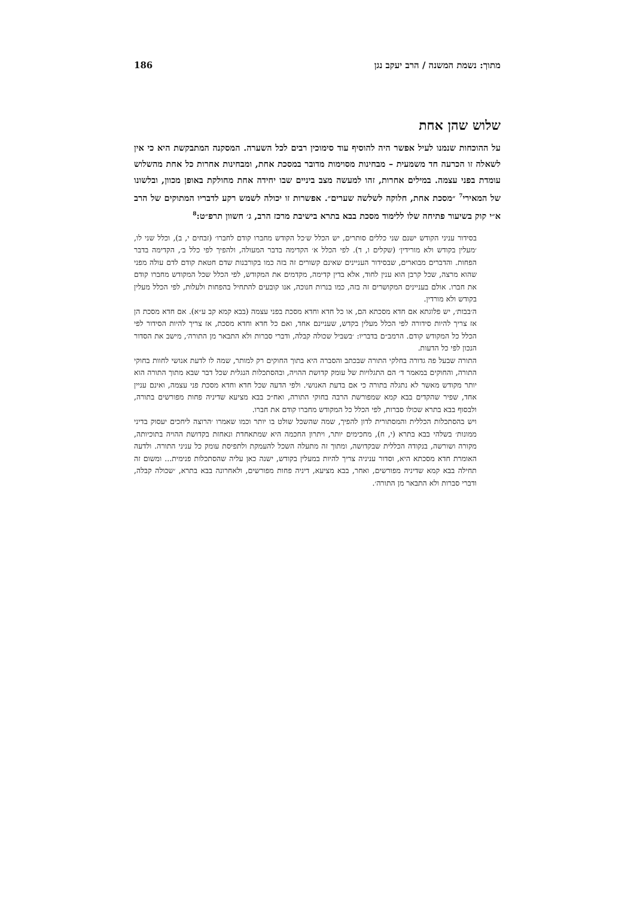מתוך: נשמת המשנה / הרב יעקב נגן 186
שלוש שהן אחת
על ההוכחות שנמנו לעיל אפשר היה להוסיף עוד סימוכין רבים לכל השערה. המסקנה המתבקשת היא כי אין לשאלה זו הכרעה חד משמעית – מבחינות מסוימות מדובר במסכת אחת, ומבחינות אחרות כל אחת מהשלוש עומדת בפני עצמה. במילים אחרות, זהו למעשה מצב ביניים שבו יחידה אחת מחולקת באופן מכוון, ובלשונו של המאירי<sup>7</sup> ״מסכת אחת, חלוקה לשלשה שערים״. אפשרות זו יכולה לשמש רקע לדבריו המתוקים של הרב א״י קוק בשיעור פתיחה שלו ללימוד מסכת בבא בתרא בישיבת מרכז הרב, ג׳ חשוון תרפ״ט:<sup>8</sup>
בסידור עניני הקודש ישנם שני כללים סותרים, יש הכלל ש׳כל הקודש מחברו קודם לחברו׳ (זבחים י, ב), וכלל שני לו, ׳מעלין בקודש ולא מורידין׳ (שקלים ו, ד). לפי הכלל א׳ הקדימה בדבר המעולה, ולהפיך לפי כלל ב׳, הקדימה בדבר הפחות. והדברים מבוארים, שבסידור העניינים שאינם קשורים זה בזה כמו בקורבנות שדם חטאת קודם לדם עולה מפני שהוא מרצה, שכל קרבן הוא ענין לחוד, אלא בדין קדימה, מקדמים את המקודש, לפי הכלל שכל המקודש מחברו קודם את חברו. אולם בעניינים המקושרים זה בזה, כמו בנרות חנוכה, אנו קובעים להתחיל בהפחות ולעלות, לפי הכלל מעלין בקודש ולא מורדין.
ה׳בבות׳, יש פלוגתא אם חדא מסכתא הם, או כל חדא וחדא מסכת בפני עצמה (בבא קמא קב ע״א). אם חדא מסכת הן אז צריך להיות סידורה לפי הכלל מעלין בקדש, שעניינם אחד, ואם כל חדא וחדא מסכת, אז צריך להיות הסידור לפי הכלל כל המקודש קודם. הרמב״ם בדבריו: ׳בשביל שכולה קבלה, ודברי סברות ולא התבאר מן התורה׳, מישב את הסדור הנכון לפי כל הדעות.
התורה שבעל פה גדורה בחלקי התורה שבכתב והסברה היא בתוך החוקים רק למותר, שמה לו לדעת אנושי לחוות בחוקי התורה, והחוקים במאמר ד׳ הם התגלויות של עומק קדושת ההויה, ובהסתכלות הנגלית שכל דבר שבא מתוך התורה הוא יותר מקודש מאשר לא נתגלה בתורה כי אם בדעת האנושי. ולפי הדעה שכל חדא וחדא מסכת פני עצמה, ואינם עניין אחד, שפיר שהקדים בבא קמא שמפורשת הרבה בחוקי התורה, ואח״כ בבא מציעא שדיניה פחות מפורשים בתורה, ולבסוף בבא בתרא שכולו סברות, לפי הכלל כל המקודש מחברו קודם את חברו.
ויש בהסתכלות הכללית והמסתורית לדון להפיך, שמה שהשכל שולט בו יותר וכמו שאמרו ׳הרוצה ליחכים יעסוק בדיני ממונות׳ בשלהי בבא בתרא (י, ח), מחכימים יותר, ויתרון החכמה היא שמתאחדת ונאחזת בקדושת ההויה בתוכיותה, מקורה ושורשה, בנקודה הכללית שבקדושה, ומתוך זה מתעלה השכל להעמקת ולתפיסת עומק כל עניני התורה. ולדעה האומרת חדא מסכתא היא, וסדור עניניה צריך להיות במעלין בקודש, ישנה כאן עליה שהסתכלות פנימית... ומשום זה תחילה בבא קמא שדיניה מפורשים, ואחר, בבא מציעא, דיניה פחות מפורשים, ולאחרונה בבא בתרא, ׳שכולה קבלה, ודברי סברות ולא התבאר מן התורה׳.